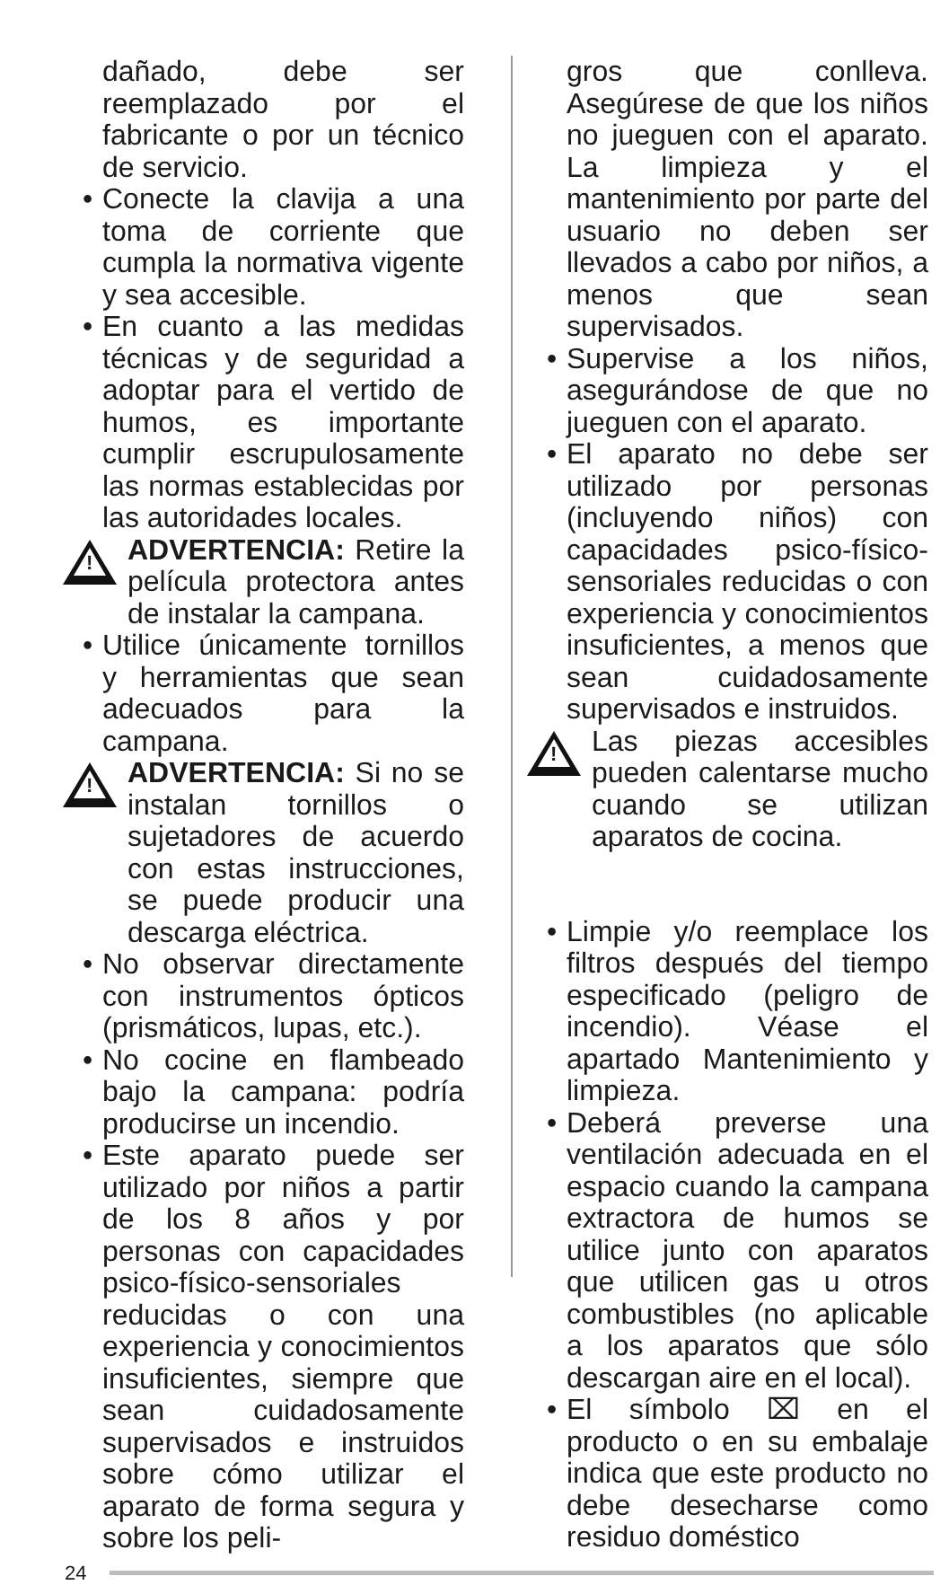dañado, debe ser reemplazado por el fabricante o por un técnico de servicio.
• Conecte la clavija a una toma de corriente que cumpla la normativa vigente y sea accesible.
• En cuanto a las medidas técnicas y de seguridad a adoptar para el vertido de humos, es importante cumplir escrupulosamente las normas establecidas por las autoridades locales.
! ADVERTENCIA: Retire la película protectora antes de instalar la campana.
• Utilice únicamente tornillos y herramientas que sean adecuados para la campana.
! ADVERTENCIA: Si no se instalan tornillos o sujetadores de acuerdo con estas instrucciones, se puede producir una descarga eléctrica.
• No observar directamente con instrumentos ópticos (prismáticos, lupas, etc.).
• No cocine en flambeado bajo la campana: podría producirse un incendio.
• Este aparato puede ser utilizado por niños a partir de los 8 años y por personas con capacidades psico-físico-sensoriales reducidas o con una experiencia y conocimientos insuficientes, siempre que sean cuidadosamente supervisados e instruidos sobre cómo utilizar el aparato de forma segura y sobre los peli-
gros que conlleva. Asegúrese de que los niños no jueguen con el aparato. La limpieza y el mantenimiento por parte del usuario no deben ser llevados a cabo por niños, a menos que sean supervisados.
• Supervise a los niños, asegurándose de que no jueguen con el aparato.
• El aparato no debe ser utilizado por personas (incluyendo niños) con capacidades psico-físico-sensoriales reducidas o con experiencia y conocimientos insuficientes, a menos que sean cuidadosamente supervisados e instruidos.
! Las piezas accesibles pueden calentarse mucho cuando se utilizan aparatos de cocina.
• Limpie y/o reemplace los filtros después del tiempo especificado (peligro de incendio). Véase el apartado Mantenimiento y limpieza.
• Deberá preverse una ventilación adecuada en el espacio cuando la campana extractora de humos se utilice junto con aparatos que utilicen gas u otros combustibles (no aplicable a los aparatos que sólo descargan aire en el local).
• El símbolo ⌧ en el producto o en su embalaje indica que este producto no debe desecharse como residuo doméstico
24